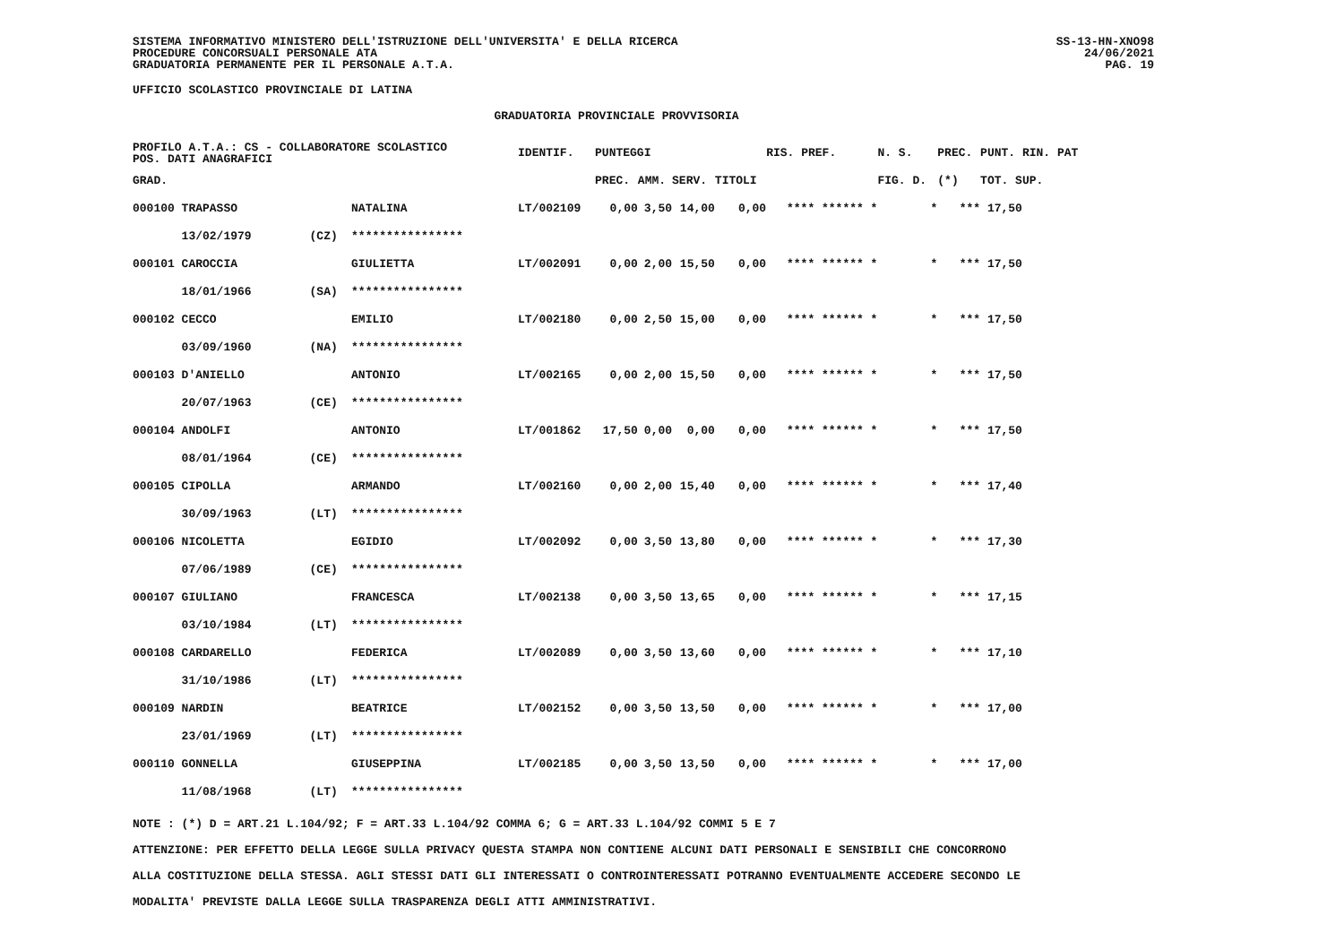SISTEMA INFORMATIVO MINISTERO DELL'ISTRUZIONE DELL'UNIVERSITA' E DELLA RICERCA
PROCEDURE CONCORSUALI PERSONALE ATA
GRADUATORIA PERMANENTE PER IL PERSONALE A.T.A.
SS-13-HN-XNO98
24/06/2021
PAG. 19
UFFICIO SCOLASTICO PROVINCIALE DI LATINA
GRADUATORIA PROVINCIALE PROVVISORIA
| PROFILO A.T.A.: CS - COLLABORATORE SCOLASTICO POS. DATI ANAGRAFICI | | | IDENTIF. | PUNTEGGI | | | | RIS. PREF. | N. S. | PREC. | PUNT. RIN. PAT |
| --- | --- | --- | --- | --- | --- | --- | --- | --- | --- | --- | --- |
| GRAD. | | | | PREC. | AMM. | SERV. | TITOLI | | FIG. D. | (*) | TOT. SUP. |
| 000100 TRAPASSO | | NATALINA | LT/002109 | 0,00 | 3,50 | 14,00 | 0,00 | **** ****** * | * | *** | 17,50 |
| 13/02/1979 | (CZ) | **************** | | | | | | | | | |
| 000101 CAROCCIA | | GIULIETTA | LT/002091 | 0,00 | 2,00 | 15,50 | 0,00 | **** ****** * | * | *** | 17,50 |
| 18/01/1966 | (SA) | **************** | | | | | | | | | |
| 000102 CECCO | | EMILIO | LT/002180 | 0,00 | 2,50 | 15,00 | 0,00 | **** ****** * | * | *** | 17,50 |
| 03/09/1960 | (NA) | **************** | | | | | | | | | |
| 000103 D'ANIELLO | | ANTONIO | LT/002165 | 0,00 | 2,00 | 15,50 | 0,00 | **** ****** * | * | *** | 17,50 |
| 20/07/1963 | (CE) | **************** | | | | | | | | | |
| 000104 ANDOLFI | | ANTONIO | LT/001862 | 17,50 | 0,00 | 0,00 | 0,00 | **** ****** * | * | *** | 17,50 |
| 08/01/1964 | (CE) | **************** | | | | | | | | | |
| 000105 CIPOLLA | | ARMANDO | LT/002160 | 0,00 | 2,00 | 15,40 | 0,00 | **** ****** * | * | *** | 17,40 |
| 30/09/1963 | (LT) | **************** | | | | | | | | | |
| 000106 NICOLETTA | | EGIDIO | LT/002092 | 0,00 | 3,50 | 13,80 | 0,00 | **** ****** * | * | *** | 17,30 |
| 07/06/1989 | (CE) | **************** | | | | | | | | | |
| 000107 GIULIANO | | FRANCESCA | LT/002138 | 0,00 | 3,50 | 13,65 | 0,00 | **** ****** * | * | *** | 17,15 |
| 03/10/1984 | (LT) | **************** | | | | | | | | | |
| 000108 CARDARELLO | | FEDERICA | LT/002089 | 0,00 | 3,50 | 13,60 | 0,00 | **** ****** * | * | *** | 17,10 |
| 31/10/1986 | (LT) | **************** | | | | | | | | | |
| 000109 NARDIN | | BEATRICE | LT/002152 | 0,00 | 3,50 | 13,50 | 0,00 | **** ****** * | * | *** | 17,00 |
| 23/01/1969 | (LT) | **************** | | | | | | | | | |
| 000110 GONNELLA | | GIUSEPPINA | LT/002185 | 0,00 | 3,50 | 13,50 | 0,00 | **** ****** * | * | *** | 17,00 |
| 11/08/1968 | (LT) | **************** | | | | | | | | | |
NOTE : (*) D = ART.21 L.104/92; F = ART.33 L.104/92 COMMA 6; G = ART.33 L.104/92 COMMI 5 E 7
ATTENZIONE: PER EFFETTO DELLA LEGGE SULLA PRIVACY QUESTA STAMPA NON CONTIENE ALCUNI DATI PERSONALI E SENSIBILI CHE CONCORRONO
ALLA COSTITUZIONE DELLA STESSA. AGLI STESSI DATI GLI INTERESSATI O CONTROINTERESSATI POTRANNO EVENTUALMENTE ACCEDERE SECONDO LE
MODALITA' PREVISTE DALLA LEGGE SULLA TRASPARENZA DEGLI ATTI AMMINISTRATIVI.